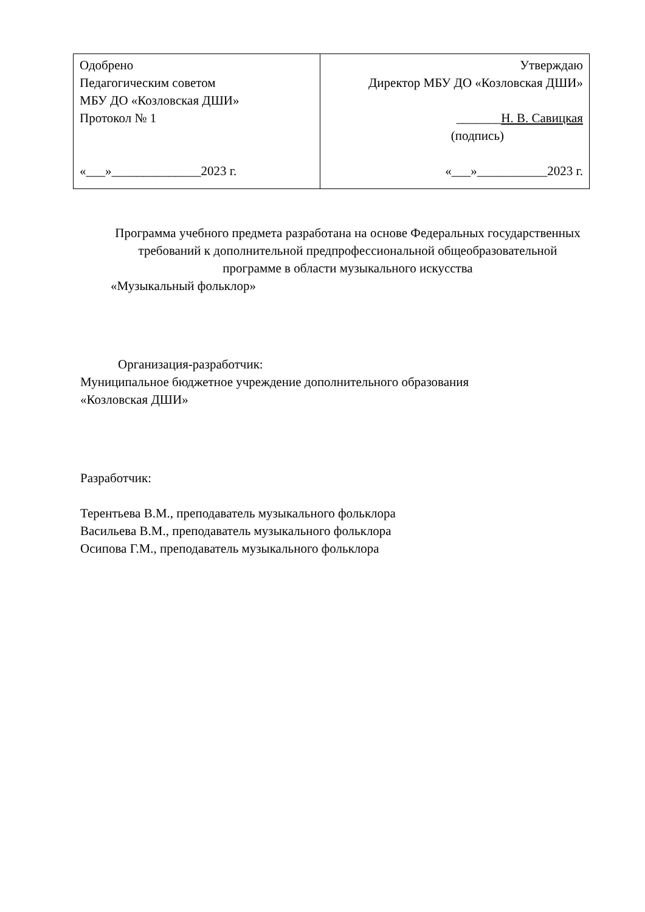| Одобрено Педагогическим советом МБУ ДО «Козловская ДШИ» Протокол № 1 «___»______________2023 г. | Утверждаю Директор МБУ ДО «Козловская ДШИ» _______ Н. В. Савицкая (подпись) «___»___________2023 г. |
Программа учебного предмета разработана на основе Федеральных государственных требований к дополнительной предпрофессиональной общеобразовательной программе в области музыкального искусства
«Музыкальный фольклор»
Организация-разработчик:
Муниципальное бюджетное учреждение дополнительного образования
«Козловская ДШИ»
Разработчик:
Терентьева В.М., преподаватель музыкального фольклора
Васильева В.М., преподаватель музыкального фольклора
Осипова Г.М., преподаватель музыкального фольклора